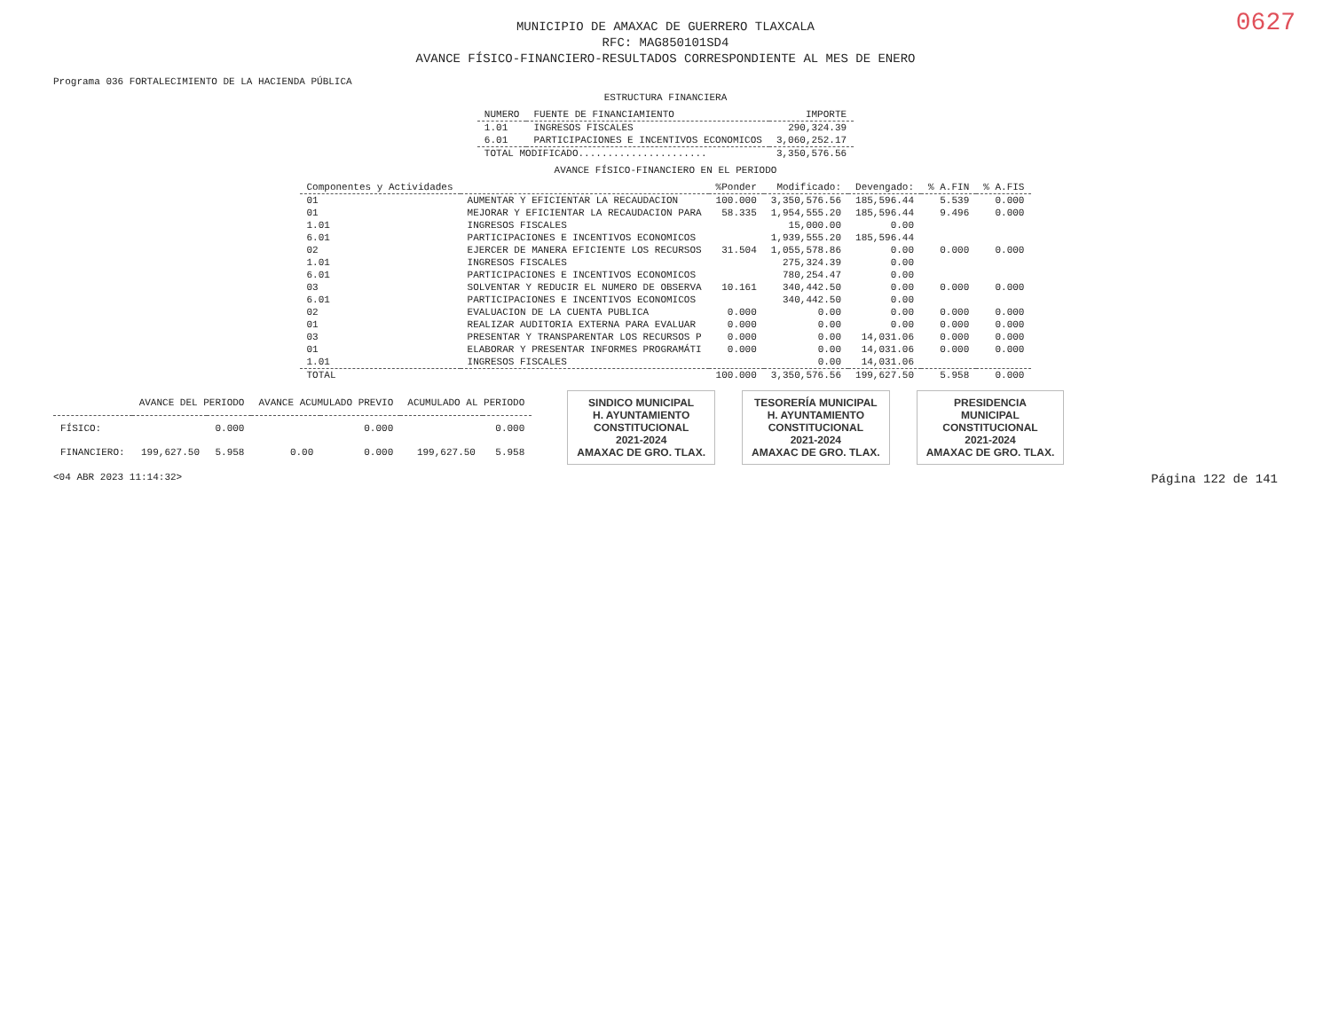0627
MUNICIPIO DE AMAXAC DE GUERRERO TLAXCALA
RFC: MAG850101SD4
AVANCE FÍSICO-FINANCIERO-RESULTADOS CORRESPONDIENTE AL MES DE ENERO
Programa 036 FORTALECIMIENTO DE LA HACIENDA PÚBLICA
ESTRUCTURA FINANCIERA
| NUMERO | FUENTE DE FINANCIAMIENTO | IMPORTE |
| --- | --- | --- |
| 1.01 | INGRESOS FISCALES | 290,324.39 |
| 6.01 | PARTICIPACIONES E INCENTIVOS ECONOMICOS | 3,060,252.17 |
| TOTAL MODIFICADO...................... | | 3,350,576.56 |
AVANCE FÍSICO-FINANCIERO EN EL PERIODO
| Componentes y Actividades | | %Ponder | Modificado: | Devengado: | % A.FIN | % A.FIS |
| --- | --- | --- | --- | --- | --- | --- |
| 01 | AUMENTAR Y EFICIENTAR LA RECAUDACION | 100.000 | 3,350,576.56 | 185,596.44 | 5.539 | 0.000 |
| 01 | MEJORAR Y EFICIENTAR LA RECAUDACION PARA | 58.335 | 1,954,555.20 | 185,596.44 | 9.496 | 0.000 |
| 1.01 | INGRESOS FISCALES | | 15,000.00 | 0.00 | | |
| 6.01 | PARTICIPACIONES E INCENTIVOS ECONOMICOS | | 1,939,555.20 | 185,596.44 | | |
| 02 | EJERCER DE MANERA EFICIENTE LOS RECURSOS | 31.504 | 1,055,578.86 | 0.00 | 0.000 | 0.000 |
| 1.01 | INGRESOS FISCALES | | 275,324.39 | 0.00 | | |
| 6.01 | PARTICIPACIONES E INCENTIVOS ECONOMICOS | | 780,254.47 | 0.00 | | |
| 03 | SOLVENTAR Y REDUCIR EL NUMERO DE OBSERVA | 10.161 | 340,442.50 | 0.00 | 0.000 | 0.000 |
| 6.01 | PARTICIPACIONES E INCENTIVOS ECONOMICOS | | 340,442.50 | 0.00 | | |
| 02 | EVALUACION DE LA CUENTA PUBLICA | 0.000 | 0.00 | 0.00 | 0.000 | 0.000 |
| 01 | REALIZAR AUDITORIA EXTERNA PARA EVALUAR | 0.000 | 0.00 | 0.00 | 0.000 | 0.000 |
| 03 | PRESENTAR Y TRANSPARENTAR LOS RECURSOS P | 0.000 | 0.00 | 14,031.06 | 0.000 | 0.000 |
| 01 | ELABORAR Y PRESENTAR INFORMES PROGRAMÁTI | 0.000 | 0.00 | 14,031.06 | 0.000 | 0.000 |
| 1.01 | INGRESOS FISCALES | | 0.00 | 14,031.06 | | |
| TOTAL | | 100.000 | 3,350,576.56 | 199,627.50 | 5.958 | 0.000 |
| | AVANCE DEL PERIODO | | AVANCE ACUMULADO PREVIO | | ACUMULADO AL PERIODO | |
| --- | --- | --- | --- | --- | --- | --- |
| FÍSICO: | | 0.000 | | 0.000 | | 0.000 |
| FINANCIERO: | 199,627.50 | 5.958 | 0.00 | 0.000 | 199,627.50 | 5.958 |
SINDICO MUNICIPAL
H. AYUNTAMIENTO
CONSTITUCIONAL
2021-2024
AMAXAC DE GRO. TLAX.
TESORERÍA MUNICIPAL
H. AYUNTAMIENTO
CONSTITUCIONAL
2021-2024
AMAXAC DE GRO. TLAX.
PRESIDENCIA
MUNICIPAL
CONSTITUCIONAL
2021-2024
AMAXAC DE GRO. TLAX.
<04 ABR 2023 11:14:32> Página 122 de 141